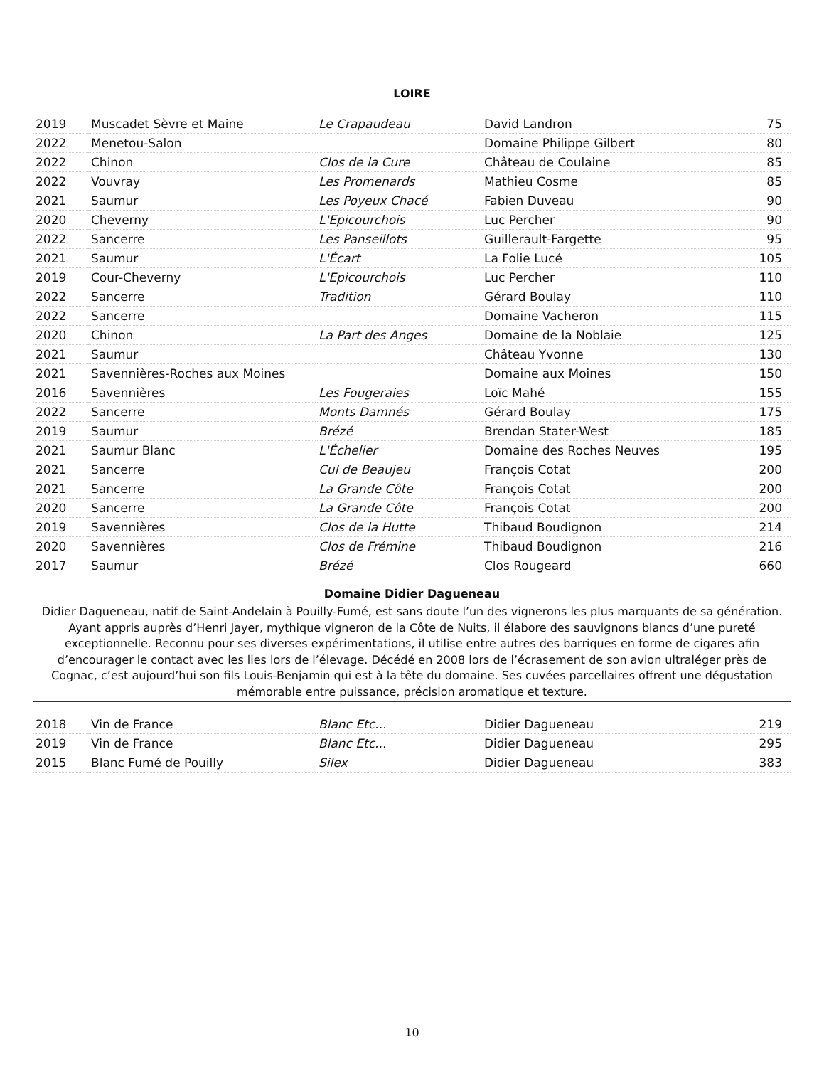LOIRE
| 2019 | Muscadet Sèvre et Maine | Le Crapaudeau | David Landron | 75 |
| 2022 | Menetou-Salon | | Domaine Philippe Gilbert | 80 |
| 2022 | Chinon | Clos de la Cure | Château de Coulaine | 85 |
| 2022 | Vouvray | Les Promenards | Mathieu Cosme | 85 |
| 2021 | Saumur | Les Poyeux Chacé | Fabien Duveau | 90 |
| 2020 | Cheverny | L'Epicourchois | Luc Percher | 90 |
| 2022 | Sancerre | Les Panseillots | Guillerault-Fargette | 95 |
| 2021 | Saumur | L'Écart | La Folie Lucé | 105 |
| 2019 | Cour-Cheverny | L'Epicourchois | Luc Percher | 110 |
| 2022 | Sancerre | Tradition | Gérard Boulay | 110 |
| 2022 | Sancerre | | Domaine Vacheron | 115 |
| 2020 | Chinon | La Part des Anges | Domaine de la Noblaie | 125 |
| 2021 | Saumur | | Château Yvonne | 130 |
| 2021 | Savennières-Roches aux Moines | | Domaine aux Moines | 150 |
| 2016 | Savennières | Les Fougeraies | Loïc Mahé | 155 |
| 2022 | Sancerre | Monts Damnés | Gérard Boulay | 175 |
| 2019 | Saumur | Brézé | Brendan Stater-West | 185 |
| 2021 | Saumur Blanc | L'Échelier | Domaine des Roches Neuves | 195 |
| 2021 | Sancerre | Cul de Beaujeu | François Cotat | 200 |
| 2021 | Sancerre | La Grande Côte | François Cotat | 200 |
| 2020 | Sancerre | La Grande Côte | François Cotat | 200 |
| 2019 | Savennières | Clos de la Hutte | Thibaud Boudignon | 214 |
| 2020 | Savennières | Clos de Frémine | Thibaud Boudignon | 216 |
| 2017 | Saumur | Brézé | Clos Rougeard | 660 |
Domaine Didier Dagueneau
Didier Dagueneau, natif de Saint-Andelain à Pouilly-Fumé, est sans doute l’un des vignerons les plus marquants de sa génération. Ayant appris auprès d’Henri Jayer, mythique vigneron de la Côte de Nuits, il élabore des sauvignons blancs d’une pureté exceptionnelle. Reconnu pour ses diverses expérimentations, il utilise entre autres des barriques en forme de cigares afin d’encourager le contact avec les lies lors de l’élevage. Décédé en 2008 lors de l’écrasement de son avion ultraléger près de Cognac, c’est aujourd’hui son fils Louis-Benjamin qui est à la tête du domaine. Ses cuvées parcellaires offrent une dégustation mémorable entre puissance, précision aromatique et texture.
| 2018 | Vin de France | Blanc Etc... | Didier Dagueneau | 219 |
| 2019 | Vin de France | Blanc Etc... | Didier Dagueneau | 295 |
| 2015 | Blanc Fumé de Pouilly | Silex | Didier Dagueneau | 383 |
10